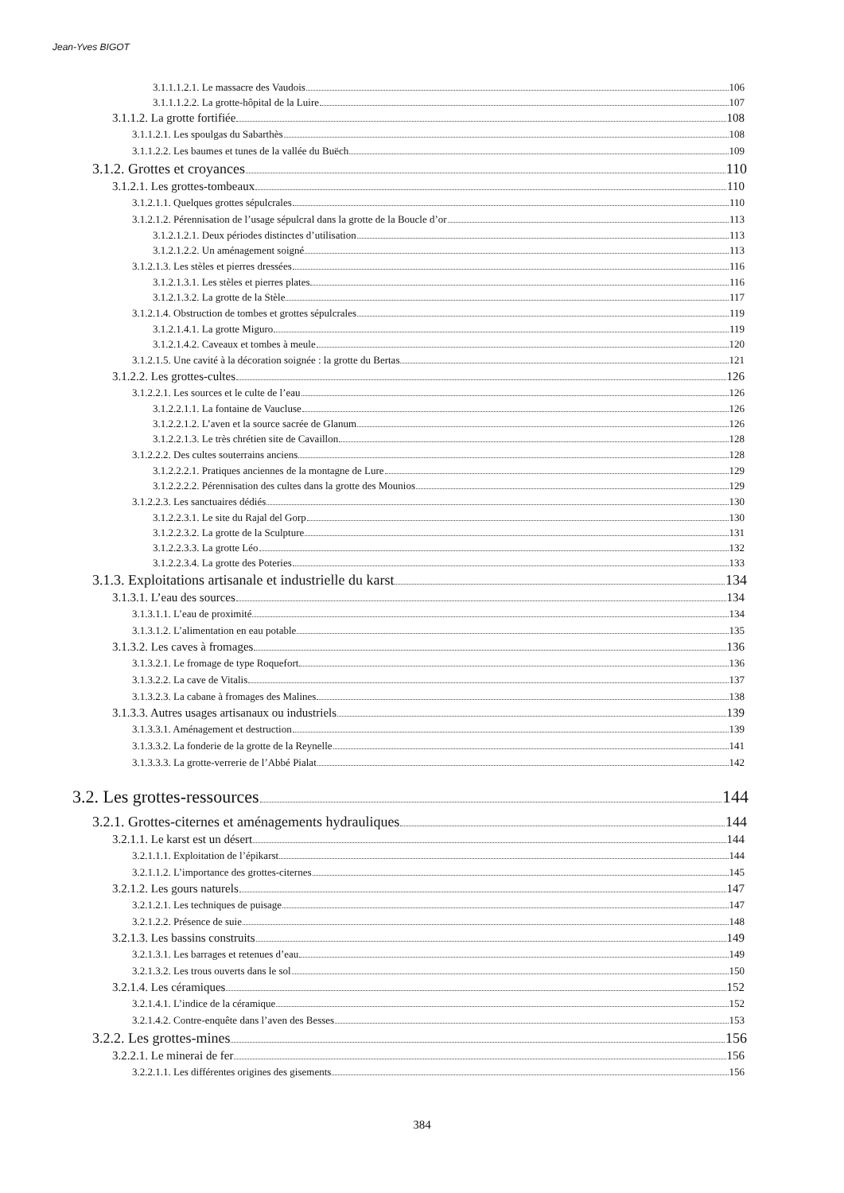Jean-Yves BIGOT
3.1.1.1.2.1. Le massacre des Vaudois 106
3.1.1.1.2.2. La grotte-hôpital de la Luire 107
3.1.1.2. La grotte fortifiée 108
3.1.1.2.1. Les spoulgas du Sabarthès 108
3.1.1.2.2. Les baumes et tunes de la vallée du Buëch 109
3.1.2. Grottes et croyances 110
3.1.2.1. Les grottes-tombeaux 110
3.1.2.1.1. Quelques grottes sépulcrales 110
3.1.2.1.2. Pérennisation de l’usage sépulcral dans la grotte de la Boucle d’or 113
3.1.2.1.2.1. Deux périodes distinctes d’utilisation 113
3.1.2.1.2.2. Un aménagement soigné 113
3.1.2.1.3. Les stèles et pierres dressées 116
3.1.2.1.3.1. Les stèles et pierres plates 116
3.1.2.1.3.2. La grotte de la Stèle 117
3.1.2.1.4. Obstruction de tombes et grottes sépulcrales 119
3.1.2.1.4.1. La grotte Miguro 119
3.1.2.1.4.2. Caveaux et tombes à meule 120
3.1.2.1.5. Une cavité à la décoration soignée : la grotte du Bertas 121
3.1.2.2. Les grottes-cultes 126
3.1.2.2.1. Les sources et le culte de l’eau 126
3.1.2.2.1.1. La fontaine de Vaucluse 126
3.1.2.2.1.2. L’aven et la source sacrée de Glanum 126
3.1.2.2.1.3. Le très chrétien site de Cavaillon 128
3.1.2.2.2. Des cultes souterrains anciens 128
3.1.2.2.2.1. Pratiques anciennes de la montagne de Lure 129
3.1.2.2.2.2. Pérennisation des cultes dans la grotte des Mounios 129
3.1.2.2.3. Les sanctuaires dédiés 130
3.1.2.2.3.1. Le site du Rajal del Gorp 130
3.1.2.2.3.2. La grotte de la Sculpture 131
3.1.2.2.3.3. La grotte Léo 132
3.1.2.2.3.4. La grotte des Poteries 133
3.1.3. Exploitations artisanale et industrielle du karst 134
3.1.3.1. L’eau des sources 134
3.1.3.1.1. L’eau de proximité 134
3.1.3.1.2. L’alimentation en eau potable 135
3.1.3.2. Les caves à fromages 136
3.1.3.2.1. Le fromage de type Roquefort 136
3.1.3.2.2. La cave de Vitalis 137
3.1.3.2.3. La cabane à fromages des Malines 138
3.1.3.3. Autres usages artisanaux ou industriels 139
3.1.3.3.1. Aménagement et destruction 139
3.1.3.3.2. La fonderie de la grotte de la Reynelle 141
3.1.3.3.3. La grotte-verrerie de l’Abbé Pialat 142
3.2. Les grottes-ressources 144
3.2.1. Grottes-citernes et aménagements hydrauliques 144
3.2.1.1. Le karst est un désert 144
3.2.1.1.1. Exploitation de l’épikarst 144
3.2.1.1.2. L’importance des grottes-citernes 145
3.2.1.2. Les gours naturels 147
3.2.1.2.1. Les techniques de puisage 147
3.2.1.2.2. Présence de suie 148
3.2.1.3. Les bassins construits 149
3.2.1.3.1. Les barrages et retenues d’eau 149
3.2.1.3.2. Les trous ouverts dans le sol 150
3.2.1.4. Les céramiques 152
3.2.1.4.1. L’indice de la céramique 152
3.2.1.4.2. Contre-enquête dans l’aven des Besses 153
3.2.2. Les grottes-mines 156
3.2.2.1. Le minerai de fer 156
3.2.2.1.1. Les différentes origines des gisements 156
384